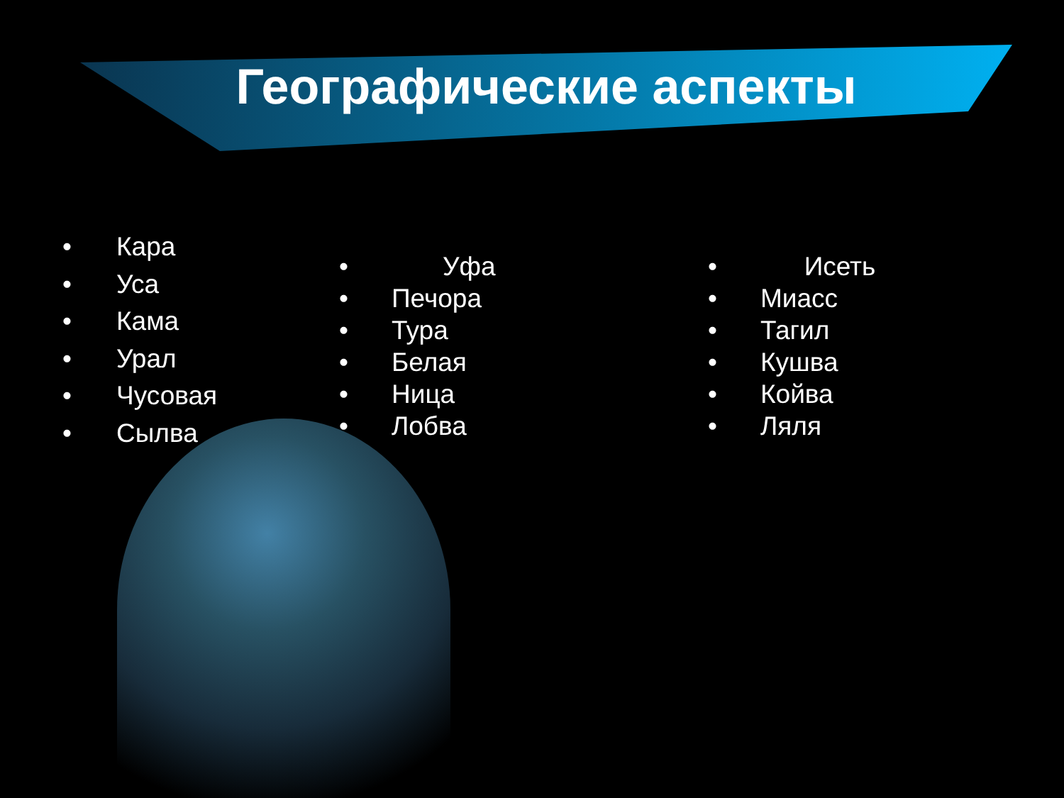Географические аспекты
• Кара
• Уса
• Кама
• Урал
• Чусовая
• Сылва
• Уфа
• Печора
• Тура
• Белая
• Ница
• Лобва
• Исеть
• Миасс
• Тагил
• Кушва
• Койва
• Ляля